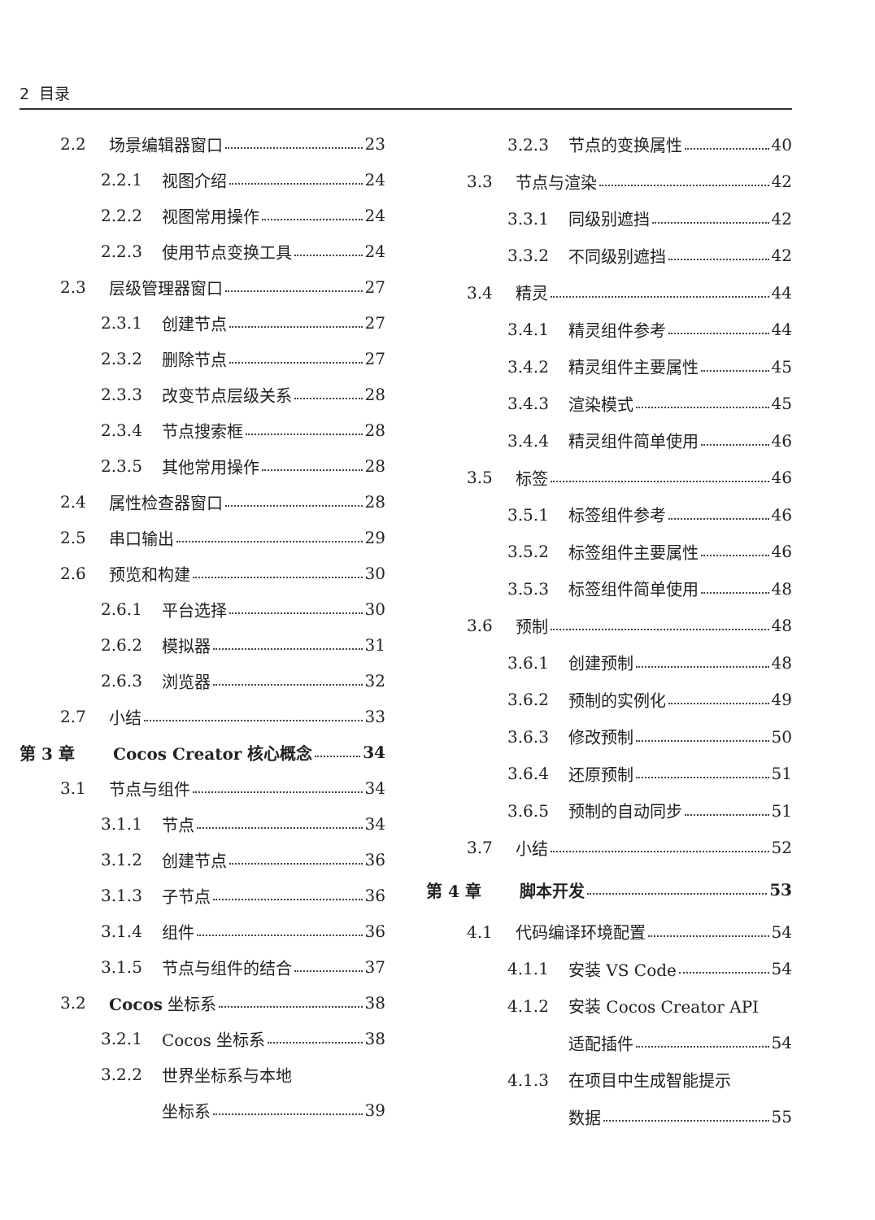2 目录
2.2 场景编辑器窗口 23
2.2.1 视图介绍 24
2.2.2 视图常用操作 24
2.2.3 使用节点变换工具 24
2.3 层级管理器窗口 27
2.3.1 创建节点 27
2.3.2 删除节点 27
2.3.3 改变节点层级关系 28
2.3.4 节点搜索框 28
2.3.5 其他常用操作 28
2.4 属性检查器窗口 28
2.5 串口输出 29
2.6 预览和构建 30
2.6.1 平台选择 30
2.6.2 模拟器 31
2.6.3 浏览器 32
2.7 小结 33
第 3 章 Cocos Creator 核心概念 34
3.1 节点与组件 34
3.1.1 节点 34
3.1.2 创建节点 36
3.1.3 子节点 36
3.1.4 组件 36
3.1.5 节点与组件的结合 37
3.2 Cocos 坐标系 38
3.2.1 Cocos 坐标系 38
3.2.2 世界坐标系与本地
坐标系 39
3.2.3 节点的变换属性 40
3.3 节点与渲染 42
3.3.1 同级别遮挡 42
3.3.2 不同级别遮挡 42
3.4 精灵 44
3.4.1 精灵组件参考 44
3.4.2 精灵组件主要属性 45
3.4.3 渲染模式 45
3.4.4 精灵组件简单使用 46
3.5 标签 46
3.5.1 标签组件参考 46
3.5.2 标签组件主要属性 46
3.5.3 标签组件简单使用 48
3.6 预制 48
3.6.1 创建预制 48
3.6.2 预制的实例化 49
3.6.3 修改预制 50
3.6.4 还原预制 51
3.6.5 预制的自动同步 51
3.7 小结 52
第 4 章 脚本开发 53
4.1 代码编译环境配置 54
4.1.1 安装 VS Code 54
4.1.2 安装 Cocos Creator API
适配插件 54
4.1.3 在项目中生成智能提示
数据 55